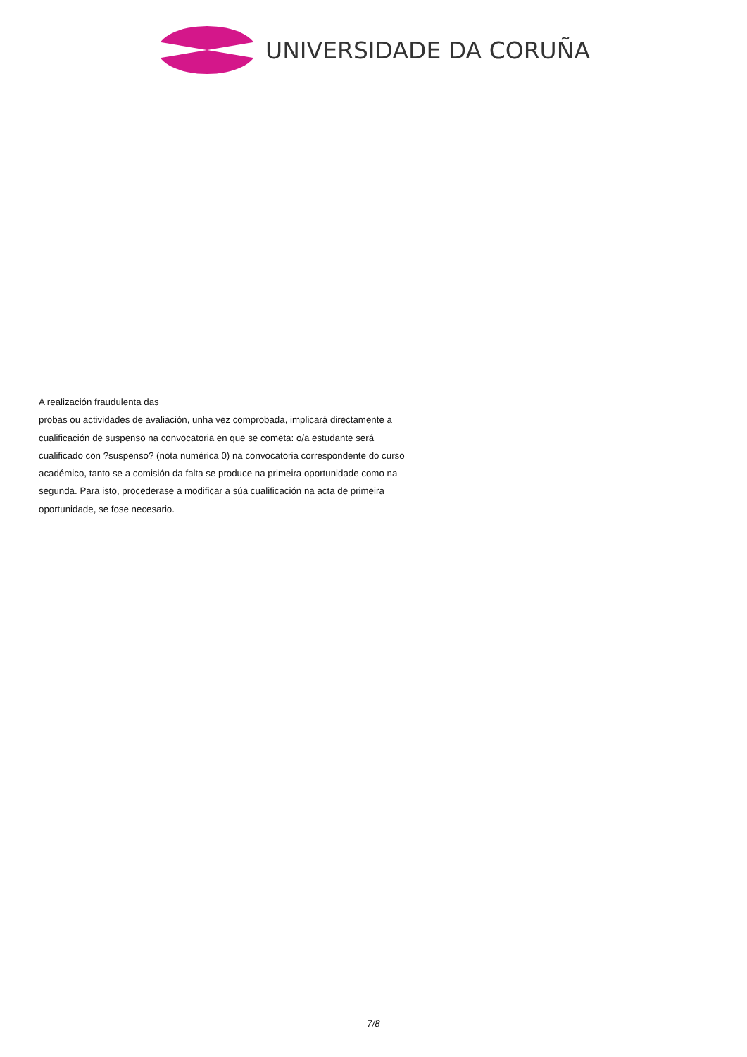UNIVERSIDADE DA CORUÑA
A realización fraudulenta das
probas ou actividades de avaliación, unha vez comprobada, implicará directamente a cualificación de suspenso na convocatoria en que se cometa: o/a estudante será cualificado con ?suspenso? (nota numérica 0) na convocatoria correspondente do curso académico, tanto se a comisión da falta se produce na primeira oportunidade como na segunda. Para isto, procederase a modificar a súa cualificación na acta de primeira oportunidade, se fose necesario.
7/8